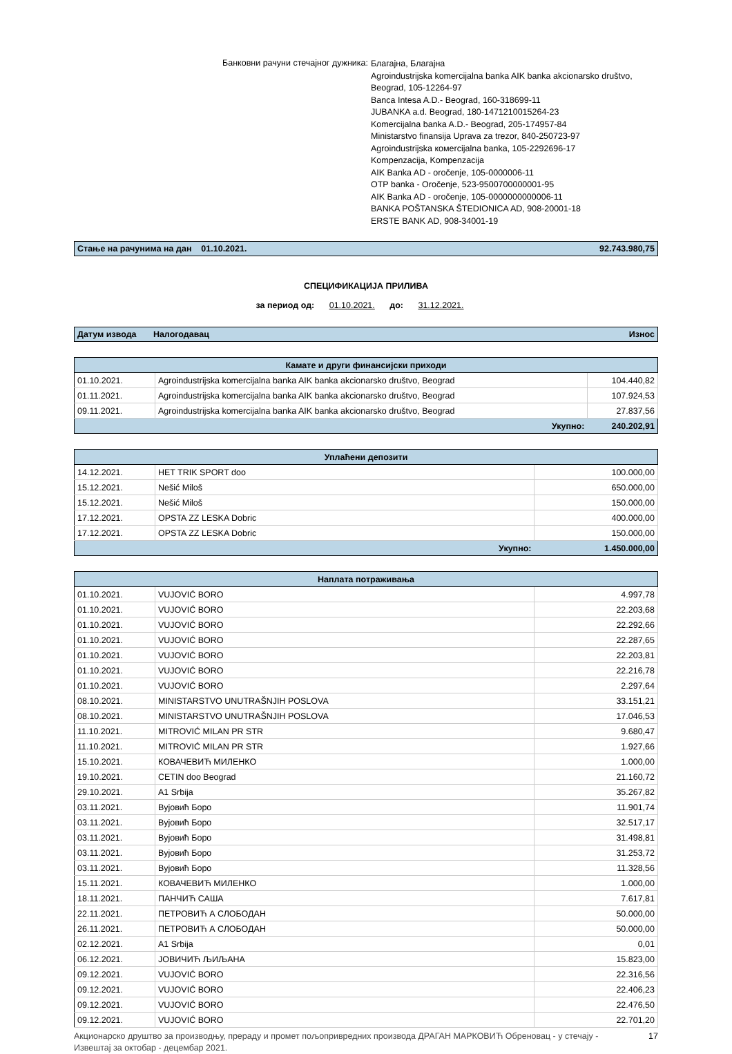Банковни рачуни стечајног дужника:
Благајна, Благајна
Agroindustrijska komercijalna banka AIK banka akcionarsko društvo,
Beograd, 105-12264-97
Banca Intesa A.D.- Beograd, 160-318699-11
JUBANKA a.d. Beograd, 180-1471210015264-23
Komercijalna banka A.D.- Beograd, 205-174957-84
Ministarstvo finansija Uprava za trezor, 840-250723-97
Agroindustrijska комercijalna banka, 105-2292696-17
Kompenzacija, Kompenzacija
AIK Banka AD - oročenje, 105-0000006-11
OTP banka - Oročenje, 523-9500700000001-95
AIK Banka AD - oročenje, 105-0000000000006-11
BANKA POŠTANSKA ŠTEDIONICA AD, 908-20001-18
ERSTE BANK AD, 908-34001-19
Стање на рачунима на дан 01.10.2021. 92.743.980,75
СПЕЦИФИКАЦИЈА ПРИЛИВА
за период од: 01.10.2021. до: 31.12.2021.
Датум извода Налогодавац Износ
| Камате и други финансијски приходи | | |
| --- | --- | --- |
| 01.10.2021. | Agroindustrijska komercijalna banka AIK banka akcionarsko društvo, Beograd | 104.440,82 |
| 01.11.2021. | Agroindustrijska komercijalna banka AIK banka akcionarsko društvo, Beograd | 107.924,53 |
| 09.11.2021. | Agroindustrijska komercijalna banka AIK banka akcionarsko društvo, Beograd | 27.837,56 |
| | Укупно: | 240.202,91 |
| Уплаћени депозити | | |
| --- | --- | --- |
| 14.12.2021. | HET TRIK SPORT doo | 100.000,00 |
| 15.12.2021. | Nešić Miloš | 650.000,00 |
| 15.12.2021. | Nešić Miloš | 150.000,00 |
| 17.12.2021. | OPSTA ZZ LESKA Dobric | 400.000,00 |
| 17.12.2021. | OPSTA ZZ LESKA Dobric | 150.000,00 |
| | Укупно: | 1.450.000,00 |
| Наплата потраживања | | |
| --- | --- | --- |
| 01.10.2021. | VUJOVIĆ BORO | 4.997,78 |
| 01.10.2021. | VUJOVIĆ BORO | 22.203,68 |
| 01.10.2021. | VUJOVIĆ BORO | 22.292,66 |
| 01.10.2021. | VUJOVIĆ BORO | 22.287,65 |
| 01.10.2021. | VUJOVIĆ BORO | 22.203,81 |
| 01.10.2021. | VUJOVIĆ BORO | 22.216,78 |
| 01.10.2021. | VUJOVIĆ BORO | 2.297,64 |
| 08.10.2021. | MINISTARSTVO UNUTRAŠNJIH POSLOVA | 33.151,21 |
| 08.10.2021. | MINISTARSTVO UNUTRAŠNJIH POSLOVA | 17.046,53 |
| 11.10.2021. | MITROVIĆ MILAN PR STR | 9.680,47 |
| 11.10.2021. | MITROVIĆ MILAN PR STR | 1.927,66 |
| 15.10.2021. | КОВАЧЕВИЋ МИЛЕНКО | 1.000,00 |
| 19.10.2021. | CETIN doo Beograd | 21.160,72 |
| 29.10.2021. | A1 Srbija | 35.267,82 |
| 03.11.2021. | Вујовић Боро | 11.901,74 |
| 03.11.2021. | Вујовић Боро | 32.517,17 |
| 03.11.2021. | Вујовић Боро | 31.498,81 |
| 03.11.2021. | Вујовић Боро | 31.253,72 |
| 03.11.2021. | Вујовић Боро | 11.328,56 |
| 15.11.2021. | КОВАЧЕВИЋ МИЛЕНКО | 1.000,00 |
| 18.11.2021. | ПАНЧИЋ САША | 7.617,81 |
| 22.11.2021. | ПЕТРОВИЋ А СЛОБОДАН | 50.000,00 |
| 26.11.2021. | ПЕТРОВИЋ А СЛОБОДАН | 50.000,00 |
| 02.12.2021. | A1 Srbija | 0,01 |
| 06.12.2021. | ЈОВИЧИЋ ЉИЉАНА | 15.823,00 |
| 09.12.2021. | VUJOVIĆ BORO | 22.316,56 |
| 09.12.2021. | VUJOVIĆ BORO | 22.406,23 |
| 09.12.2021. | VUJOVIĆ BORO | 22.476,50 |
| 09.12.2021. | VUJOVIĆ BORO | 22.701,20 |
Акционарско друштво за производњу, прераду и промет пољопривредних производа ДРАГАН МАРКОВИЋ Обреновац - у стечају -
Извештај за октобар - децембар 2021. 17